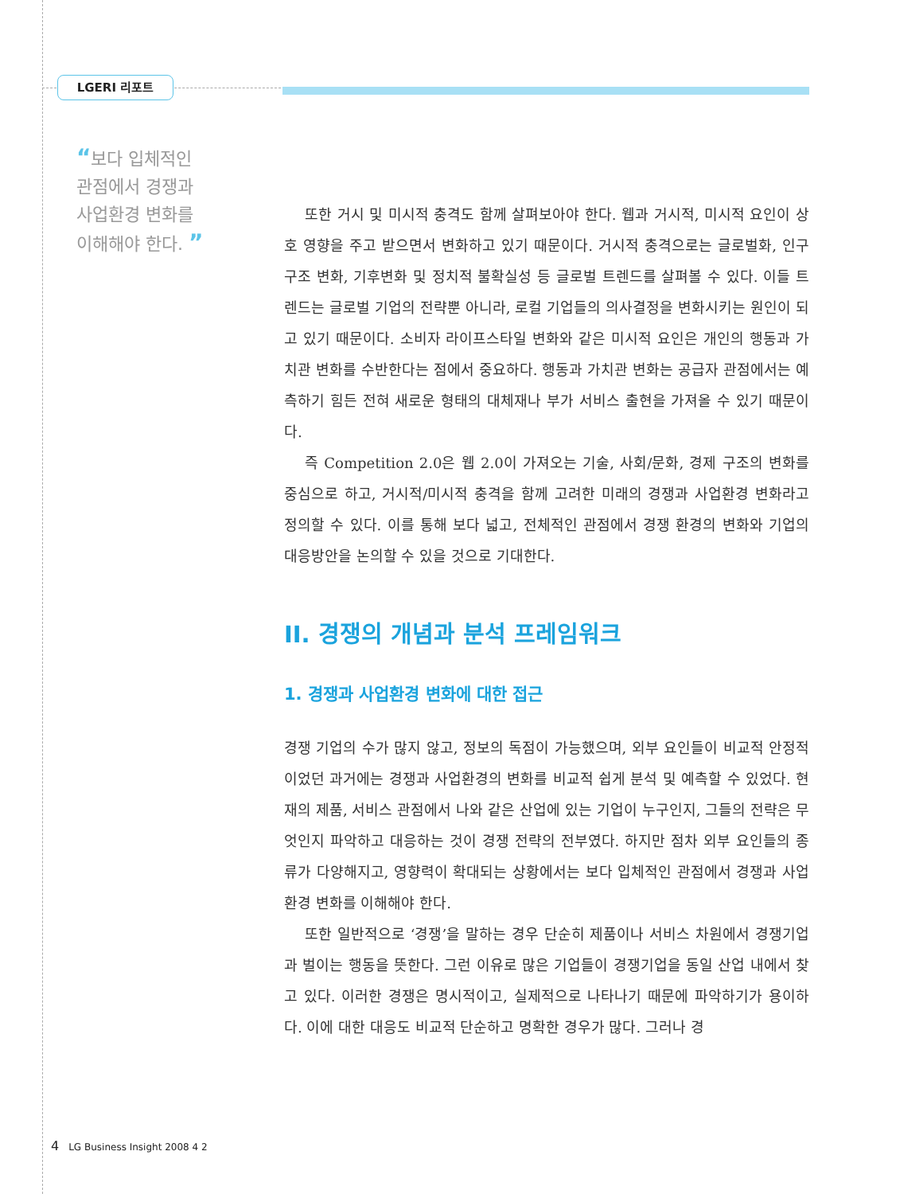LGERI 리포트
“보다 입체적인
관점에서 경쟁과
사업환경 변화를
이해해야 한다. ”
또한 거시 및 미시적 충격도 함께 살펴보아야 한다. 웹과 거시적, 미시적 요인이 상호 영향을 주고 받으면서 변화하고 있기 때문이다. 거시적 충격으로는 글로벌화, 인구구조 변화, 기후변화 및 정치적 불확실성 등 글로벌 트렌드를 살펴볼 수 있다. 이들 트렌드는 글로벌 기업의 전략뿐 아니라, 로컬 기업들의 의사결정을 변화시키는 원인이 되고 있기 때문이다. 소비자 라이프스타일 변화와 같은 미시적 요인은 개인의 행동과 가치관 변화를 수반한다는 점에서 중요하다. 행동과 가치관 변화는 공급자 관점에서는 예측하기 힘든 전혀 새로운 형태의 대체재나 부가 서비스 출현을 가져올 수 있기 때문이다.
즉 Competition 2.0은 웹 2.0이 가져오는 기술, 사회/문화, 경제 구조의 변화를 중심으로 하고, 거시적/미시적 충격을 함께 고려한 미래의 경쟁과 사업환경 변화라고 정의할 수 있다. 이를 통해 보다 넓고, 전체적인 관점에서 경쟁 환경의 변화와 기업의 대응방안을 논의할 수 있을 것으로 기대한다.
II. 경쟁의 개념과 분석 프레임워크
1. 경쟁과 사업환경 변화에 대한 접근
경쟁 기업의 수가 많지 않고, 정보의 독점이 가능했으며, 외부 요인들이 비교적 안정적이었던 과거에는 경쟁과 사업환경의 변화를 비교적 쉽게 분석 및 예측할 수 있었다. 현재의 제품, 서비스 관점에서 나와 같은 산업에 있는 기업이 누구인지, 그들의 전략은 무엇인지 파악하고 대응하는 것이 경쟁 전략의 전부였다. 하지만 점차 외부 요인들의 종류가 다양해지고, 영향력이 확대되는 상황에서는 보다 입체적인 관점에서 경쟁과 사업환경 변화를 이해해야 한다.
또한 일반적으로 ‘경쟁’을 말하는 경우 단순히 제품이나 서비스 차원에서 경쟁기업과 벌이는 행동을 뜻한다. 그런 이유로 많은 기업들이 경쟁기업을 동일 산업 내에서 찾고 있다. 이러한 경쟁은 명시적이고, 실제적으로 나타나기 때문에 파악하기가 용이하다. 이에 대한 대응도 비교적 단순하고 명확한 경우가 많다. 그러나 경
4 LG Business Insight 2008 4 2